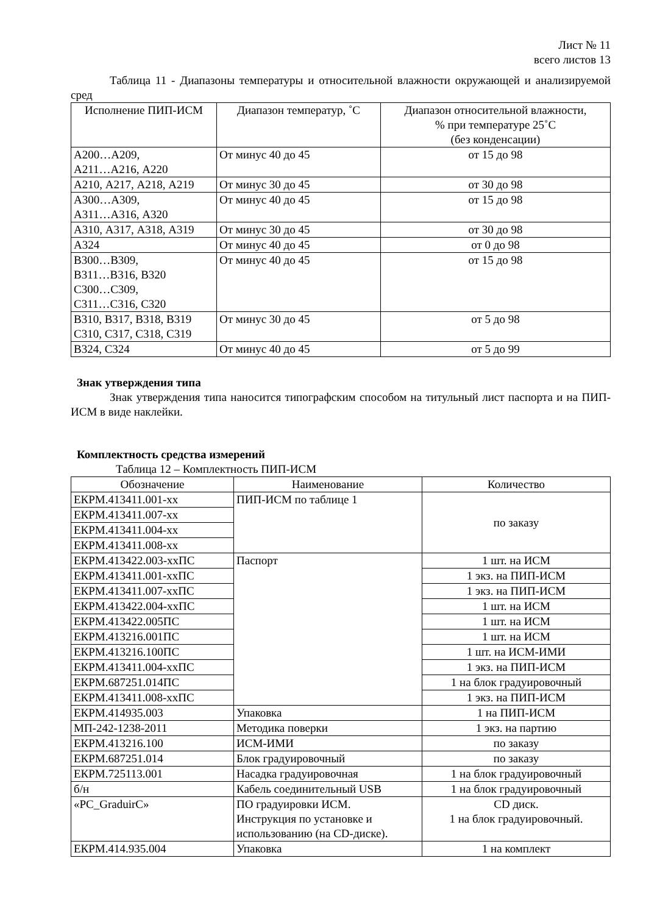Лист № 11
всего листов 13
Таблица 11 - Диапазоны температуры и относительной влажности окружающей и анализируемой сред
| Исполнение ПИП-ИСМ | Диапазон температур, ˚С | Диапазон относительной влажности, % при температуре 25˚С (без конденсации) |
| --- | --- | --- |
| А200…А209, А211…А216, А220 | От минус 40 до 45 | от 15 до 98 |
| А210, А217, А218, А219 | От минус 30 до 45 | от 30 до 98 |
| А300…А309, А311…А316, А320 | От минус 40 до 45 | от 15 до 98 |
| А310, А317, А318, А319 | От минус 30 до 45 | от 30 до 98 |
| А324 | От минус 40 до 45 | от 0 до 98 |
| В300…В309, В311…В316, В320 С300…С309, С311…С316, С320 | От минус 40 до 45 | от 15 до 98 |
| В310, В317, В318, В319 С310, С317, С318, С319 | От минус 30 до 45 | от 5 до 98 |
| В324, С324 | От минус 40 до 45 | от 5 до 99 |
Знак утверждения типа
Знак утверждения типа наносится типографским способом на титульный лист паспорта и на ПИП-ИСМ в виде наклейки.
Комплектность средства измерений
Таблица 12 – Комплектность ПИП-ИСМ
| Обозначение | Наименование | Количество |
| --- | --- | --- |
| ЕКРМ.413411.001-хх | ПИП-ИСМ по таблице 1 | по заказу |
| ЕКРМ.413411.007-хх | | |
| ЕКРМ.413411.004-хх | | |
| ЕКРМ.413411.008-хх | | |
| ЕКРМ.413422.003-ххПС | Паспорт | 1 шт. на ИСМ |
| ЕКРМ.413411.001-ххПС | | 1 экз. на ПИП-ИСМ |
| ЕКРМ.413411.007-ххПС | | 1 экз. на ПИП-ИСМ |
| ЕКРМ.413422.004-ххПС | | 1 шт. на ИСМ |
| ЕКРМ.413422.005ПС | | 1 шт. на ИСМ |
| ЕКРМ.413216.001ПС | | 1 шт. на ИСМ |
| ЕКРМ.413216.100ПС | | 1 шт. на ИСМ-ИМИ |
| ЕКРМ.413411.004-ххПС | | 1 экз. на ПИП-ИСМ |
| ЕКРМ.687251.014ПС | | 1 на блок градуировочный |
| ЕКРМ.413411.008-ххПС | | 1 экз. на ПИП-ИСМ |
| ЕКРМ.414935.003 | Упаковка | 1 на ПИП-ИСМ |
| МП-242-1238-2011 | Методика поверки | 1 экз. на партию |
| ЕКРМ.413216.100 | ИСМ-ИМИ | по заказу |
| ЕКРМ.687251.014 | Блок градуировочный | по заказу |
| ЕКРМ.725113.001 | Насадка градуировочная | 1 на блок градуировочный |
| б/н | Кабель соединительный USB | 1 на блок градуировочный |
| «PC_GraduirC» | ПО градуировки ИСМ. Инструкция по установке и использованию (на CD-диске). | CD диск. 1 на блок градуировочный. |
| ЕКРМ.414.935.004 | Упаковка | 1 на комплект |